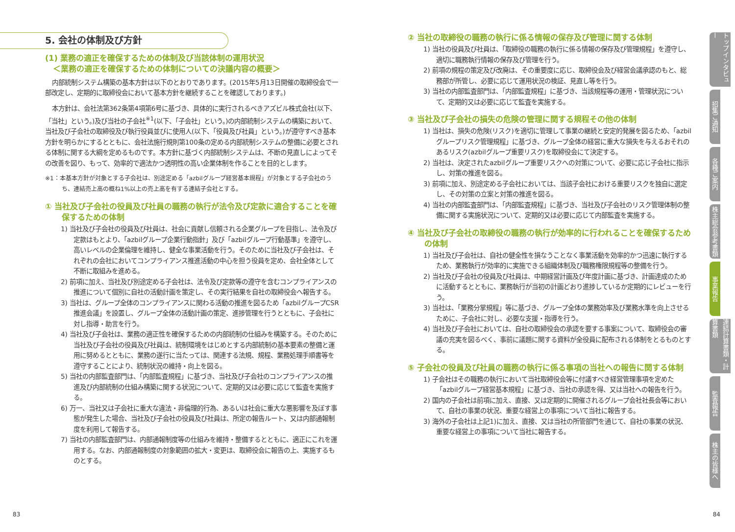5. 会社の体制及び方針
(1) 業務の適正を確保するための体制及び当該体制の運用状況
　＜業務の適正を確保するための体制についての決議内容の概要＞
内部統制システム構築の基本方針は以下のとおりであります。(2015年5月13日開催の取締役会で一部改定し、定期的に取締役会において基本方針を継続することを確認しております。)
本方針は、会社法第362条第4項第6号に基づき、具体的に実行されるべきアズビル株式会社(以下、「当社」という。)及び当社の子会社<sup>※1</sup>(以下、「子会社」という。)の内部統制システムの構築において、当社及び子会社の取締役及び執行役員並びに使用人(以下、「役員及び社員」という。)が遵守すべき基本方針を明らかにするとともに、会社法施行規則第100条の定める内部統制システムの整備に必要とされる体制に関する大綱を定めるものです。本方針に基づく内部統制システムは、不断の見直しによってその改善を図り、もって、効率的で適法かつ透明性の高い企業体制を作ることを目的とします。
※1：本基本方針が対象とする子会社は、別途定める「azbilグループ経営基本規程」が対象とする子会社のうち、連結売上高の概ね1%以上の売上高を有する連結子会社とする。
① 当社及び子会社の役員及び社員の職務の執行が法令及び定款に適合することを確保するための体制
1) 当社及び子会社の役員及び社員は、社会に貢献し信頼される企業グループを目指し、法令及び定款はもとより、「azbilグループ企業行動指針」及び「azbilグループ行動基準」を遵守し、高いレベルの企業倫理を維持し、健全な事業活動を行う。そのために当社及び子会社は、それぞれの会社においてコンプライアンス推進活動の中心を担う役員を定め、会社全体として不断に取組みを進める。
2) 前項に加え、当社及び別途定める子会社は、法令及び定款等の遵守を含むコンプライアンスの推進について個別に自社の活動計画を策定し、その実行結果を自社の取締役会へ報告する。
3) 当社は、グループ全体のコンプライアンスに関わる活動の推進を図るため「azbilグループCSR推進会議」を設置し、グループ全体の活動計画の策定、進捗管理を行うとともに、子会社に対し指導・助言を行う。
4) 当社及び子会社は、業務の適正性を確保するための内部統制の仕組みを構築する。そのために当社及び子会社の役員及び社員は、統制環境をはじめとする内部統制の基本要素の整備と運用に努めるとともに、業務の遂行に当たっては、関連する法規、規程、業務処理手順書等を遵守することにより、統制状況の維持・向上を図る。
5) 当社の内部監査部門は、「内部監査規程」に基づき、当社及び子会社のコンプライアンスの推進及び内部統制の仕組み構築に関する状況について、定期的又は必要に応じて監査を実施する。
6) 万一、当社又は子会社に重大な違法・非倫理的行為、あるいは社会に重大な悪影響を及ぼす事態が発生した場合、当社及び子会社の役員及び社員は、所定の報告ルート、又は内部通報制度を利用して報告する。
7) 当社の内部監査部門は、内部通報制度等の仕組みを維持・整備するとともに、適正にこれを運用する。なお、内部通報制度の対象範囲の拡大・変更は、取締役会に報告の上、実施するものとする。
② 当社の取締役の職務の執行に係る情報の保存及び管理に関する体制
1) 当社の役員及び社員は、「取締役の職務の執行に係る情報の保存及び管理規程」を遵守し、適切に職務執行情報の保存及び管理を行う。
2) 前項の規程の策定及び改廃は、その重要度に応じ、取締役会及び経営会議承認のもと、総務部が所管し、必要に応じて運用状況の検証、見直し等を行う。
3) 当社の内部監査部門は、「内部監査規程」に基づき、当該規程等の運用・管理状況について、定期的又は必要に応じて監査を実施する。
③ 当社及び子会社の損失の危険の管理に関する規程その他の体制
1) 当社は、損失の危険(リスク)を適切に管理して事業の継続と安定的発展を図るため、「azbilグループリスク管理規程」に基づき、グループ全体の経営に重大な損失を与えるおそれのあるリスク(azbilグループ重要リスク)を取締役会にて決定する。
2) 当社は、決定されたazbilグループ重要リスクへの対策について、必要に応じ子会社に指示し、対策の推進を図る。
3) 前項に加え、別途定める子会社においては、当該子会社における重要リスクを独自に選定し、その対策の立案と対策の推進を図る。
4) 当社の内部監査部門は、「内部監査規程」に基づき、当社及び子会社のリスク管理体制の整備に関する実施状況について、定期的又は必要に応じて内部監査を実施する。
④ 当社及び子会社の取締役の職務の執行が効率的に行われることを確保するための体制
1) 当社及び子会社は、自社の健全性を損なうことなく事業活動を効率的かつ迅速に執行するため、業務執行が効率的に実施できる組織体制及び職務権限規程等の整備を行う。
2) 当社及び子会社の役員及び社員は、中期経営計画及び年度計画に基づき、計画達成のために活動するとともに、業務執行が当初の計画どおり進捗しているか定期的にレビューを行う。
3) 当社は、「業務分掌規程」等に基づき、グループ全体の業務効率及び業務水準を向上させるために、子会社に対し、必要な支援・指導を行う。
4) 当社及び子会社においては、自社の取締役会の承認を要する事案について、取締役会の審議の充実を図るべく、事前に議題に関する資料が全役員に配布される体制をとるものとする。
⑤ 子会社の役員及び社員の職務の執行に係る事項の当社への報告に関する体制
1) 子会社はその職務の執行において当社取締役会等に付議すべき経営管理事項を定めた「azbilグループ経営基本規程」に基づき、当社の承認を得、又は当社への報告を行う。
2) 国内の子会社は前項に加え、直接、又は定期的に開催されるグループ会社社長会等において、自社の事業の状況、重要な経営上の事項について当社に報告する。
3) 海外の子会社は上記1)に加え、直接、又は当社の所管部門を通じて、自社の事業の状況、重要な経営上の事項について当社に報告する。
トップインタビュー
招集ご通知
各種ご案内
株主総会参考書類
事業報告
連結計算書類・計算書類
監査報告
株主の皆様へ
83 84